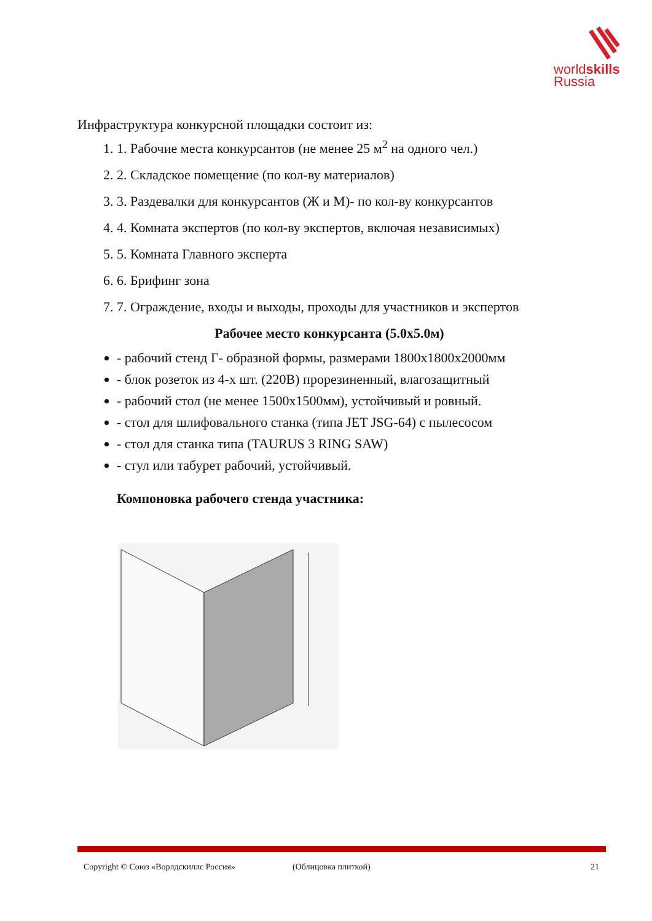worldskills
Russia
Инфраструктура конкурсной площадки состоит из:
1. 1. Рабочие места конкурсантов (не менее 25 м<sup>2</sup> на одного чел.)
2. 2. Складское помещение (по кол-ву материалов)
3. 3. Раздевалки для конкурсантов (Ж и М)- по кол-ву конкурсантов
4. 4. Комната экспертов (по кол-ву экспертов, включая независимых)
5. 5. Комната Главного эксперта
6. 6. Брифинг зона
7. 7. Ограждение, входы и выходы, проходы для участников и экспертов
Рабочее место конкурсанта (5.0х5.0м)
- рабочий стенд Г- образной формы, размерами 1800х1800х2000мм
- блок розеток из 4-х шт. (220В) прорезиненный, влагозащитный
- рабочий стол (не менее 1500х1500мм), устойчивый и ровный.
- стол для шлифовального станка (типа JET JSG-64) с пылесосом
- стол для станка типа (TAURUS 3 RING SAW)
- стул или табурет рабочий, устойчивый.
Компоновка рабочего стенда участника:
Copyright © Союз «Ворлдскиллс Россия» (Облицовка плиткой) 21